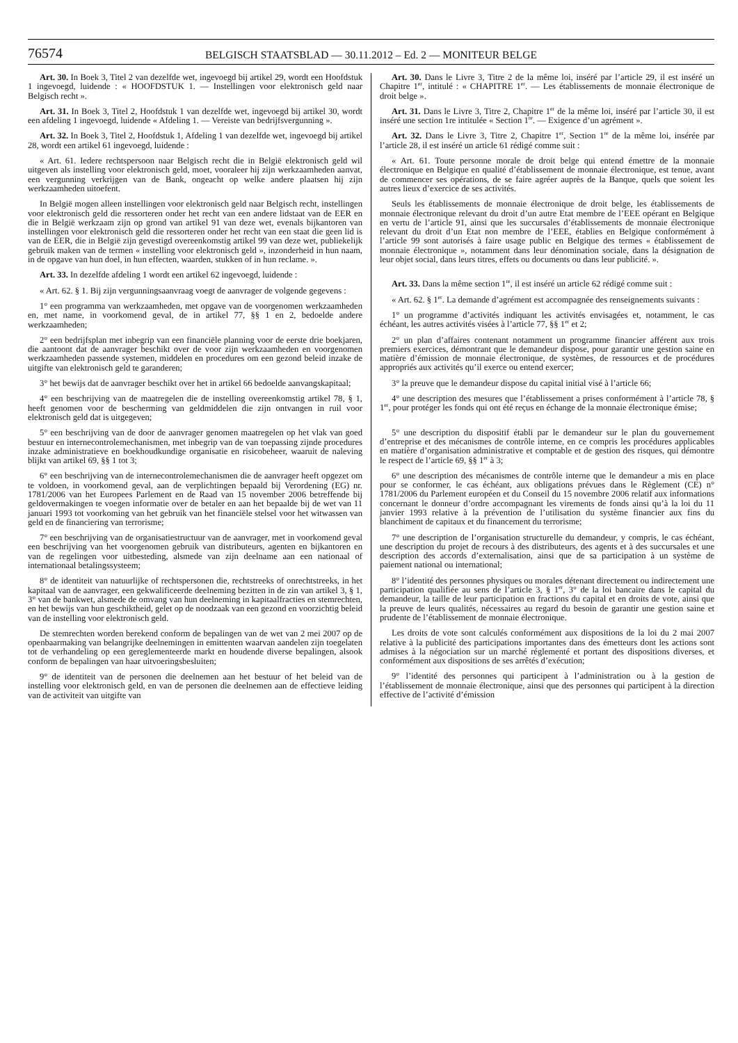76574
BELGISCH STAATSBLAD — 30.11.2012 – Ed. 2 — MONITEUR BELGE
Art. 30. In Boek 3, Titel 2 van dezelfde wet, ingevoegd bij artikel 29, wordt een Hoofdstuk 1 ingevoegd, luidende : « HOOFDSTUK 1. — Instellingen voor elektronisch geld naar Belgisch recht ».
Art. 31. In Boek 3, Titel 2, Hoofdstuk 1 van dezelfde wet, ingevoegd bij artikel 30, wordt een afdeling 1 ingevoegd, luidende « Afdeling 1. — Vereiste van bedrijfsvergunning ».
Art. 32. In Boek 3, Titel 2, Hoofdstuk 1, Afdeling 1 van dezelfde wet, ingevoegd bij artikel 28, wordt een artikel 61 ingevoegd, luidende :
« Art. 61. Iedere rechtspersoon naar Belgisch recht die in België elektronisch geld wil uitgeven als instelling voor elektronisch geld, moet, vooraleer hij zijn werkzaamheden aanvat, een vergunning verkrijgen van de Bank, ongeacht op welke andere plaatsen hij zijn werkzaamheden uitoefent.
In België mogen alleen instellingen voor elektronisch geld naar Belgisch recht, instellingen voor elektronisch geld die ressorteren onder het recht van een andere lidstaat van de EER en die in België werkzaam zijn op grond van artikel 91 van deze wet, evenals bijkantoren van instellingen voor elektronisch geld die ressorteren onder het recht van een staat die geen lid is van de EER, die in België zijn gevestigd overeenkomstig artikel 99 van deze wet, publiekelijk gebruik maken van de termen « instelling voor elektronisch geld », inzonderheid in hun naam, in de opgave van hun doel, in hun effecten, waarden, stukken of in hun reclame. ».
Art. 33. In dezelfde afdeling 1 wordt een artikel 62 ingevoegd, luidende :
« Art. 62. § 1. Bij zijn vergunningsaanvraag voegt de aanvrager de volgende gegevens :
1° een programma van werkzaamheden, met opgave van de voorgenomen werkzaamheden en, met name, in voorkomend geval, de in artikel 77, §§ 1 en 2, bedoelde andere werkzaamheden;
2° een bedrijfsplan met inbegrip van een financiële planning voor de eerste drie boekjaren, die aantoont dat de aanvrager beschikt over de voor zijn werkzaamheden en voorgenomen werkzaamheden passende systemen, middelen en procedures om een gezond beleid inzake de uitgifte van elektronisch geld te garanderen;
3° het bewijs dat de aanvrager beschikt over het in artikel 66 bedoelde aanvangskapitaal;
4° een beschrijving van de maatregelen die de instelling overeenkomstig artikel 78, § 1, heeft genomen voor de bescherming van geldmiddelen die zijn ontvangen in ruil voor elektronisch geld dat is uitgegeven;
5° een beschrijving van de door de aanvrager genomen maatregelen op het vlak van goed bestuur en internecontrolemechanismen, met inbegrip van de van toepassing zijnde procedures inzake administratieve en boekhoudkundige organisatie en risicobeheer, waaruit de naleving blijkt van artikel 69, §§ 1 tot 3;
6° een beschrijving van de internecontrolemechanismen die de aanvrager heeft opgezet om te voldoen, in voorkomend geval, aan de verplichtingen bepaald bij Verordening (EG) nr. 1781/2006 van het Europees Parlement en de Raad van 15 november 2006 betreffende bij geldovermakingen te voegen informatie over de betaler en aan het bepaalde bij de wet van 11 januari 1993 tot voorkoming van het gebruik van het financiële stelsel voor het witwassen van geld en de financiering van terrorisme;
7° een beschrijving van de organisatiestructuur van de aanvrager, met in voorkomend geval een beschrijving van het voorgenomen gebruik van distributeurs, agenten en bijkantoren en van de regelingen voor uitbesteding, alsmede van zijn deelname aan een nationaal of internationaal betalingssysteem;
8° de identiteit van natuurlijke of rechtspersonen die, rechtstreeks of onrechtstreeks, in het kapitaal van de aanvrager, een gekwalificeerde deelneming bezitten in de zin van artikel 3, § 1, 3° van de bankwet, alsmede de omvang van hun deelneming in kapitaalfracties en stemrechten, en het bewijs van hun geschiktheid, gelet op de noodzaak van een gezond en voorzichtig beleid van de instelling voor elektronisch geld.
De stemrechten worden berekend conform de bepalingen van de wet van 2 mei 2007 op de openbaarmaking van belangrijke deelnemingen in emittenten waarvan aandelen zijn toegelaten tot de verhandeling op een gereglementeerde markt en houdende diverse bepalingen, alsook conform de bepalingen van haar uitvoeringsbesluiten;
9° de identiteit van de personen die deelnemen aan het bestuur of het beleid van de instelling voor elektronisch geld, en van de personen die deelnemen aan de effectieve leiding van de activiteit van uitgifte van
Art. 30. Dans le Livre 3, Titre 2 de la même loi, inséré par l’article 29, il est inséré un Chapitre 1<sup>er</sup>, intitulé : « CHAPITRE 1<sup>er</sup>. — Les établissements de monnaie électronique de droit belge ».
Art. 31. Dans le Livre 3, Titre 2, Chapitre 1<sup>er</sup> de la même loi, inséré par l’article 30, il est inséré une section 1re intitulée « Section 1<sup>re</sup>. — Exigence d’un agrément ».
Art. 32. Dans le Livre 3, Titre 2, Chapitre 1<sup>er</sup>, Section 1<sup>re</sup> de la même loi, insérée par l’article 28, il est inséré un article 61 rédigé comme suit :
« Art. 61. Toute personne morale de droit belge qui entend émettre de la monnaie électronique en Belgique en qualité d’établissement de monnaie électronique, est tenue, avant de commencer ses opérations, de se faire agréer auprès de la Banque, quels que soient les autres lieux d’exercice de ses activités.
Seuls les établissements de monnaie électronique de droit belge, les établissements de monnaie électronique relevant du droit d’un autre Etat membre de l’EEE opérant en Belgique en vertu de l’article 91, ainsi que les succursales d’établissements de monnaie électronique relevant du droit d’un Etat non membre de l’EEE, établies en Belgique conformément à l’article 99 sont autorisés à faire usage public en Belgique des termes « établissement de monnaie électronique », notamment dans leur dénomination sociale, dans la désignation de leur objet social, dans leurs titres, effets ou documents ou dans leur publicité. ».
Art. 33. Dans la même section 1<sup>re</sup>, il est inséré un article 62 rédigé comme suit :
« Art. 62. § 1<sup>er</sup>. La demande d’agrément est accompagnée des renseignements suivants :
1° un programme d’activités indiquant les activités envisagées et, notamment, le cas échéant, les autres activités visées à l’article 77, §§ 1<sup>er</sup> et 2;
2° un plan d’affaires contenant notamment un programme financier afférent aux trois premiers exercices, démontrant que le demandeur dispose, pour garantir une gestion saine en matière d’émission de monnaie électronique, de systèmes, de ressources et de procédures appropriés aux activités qu’il exerce ou entend exercer;
3° la preuve que le demandeur dispose du capital initial visé à l’article 66;
4° une description des mesures que l’établissement a prises conformément à l’article 78, § 1<sup>er</sup>, pour protéger les fonds qui ont été reçus en échange de la monnaie électronique émise;
5° une description du dispositif établi par le demandeur sur le plan du gouvernement d’entreprise et des mécanismes de contrôle interne, en ce compris les procédures applicables en matière d’organisation administrative et comptable et de gestion des risques, qui démontre le respect de l’article 69, §§ 1<sup>er</sup> à 3;
6° une description des mécanismes de contrôle interne que le demandeur a mis en place pour se conformer, le cas échéant, aux obligations prévues dans le Règlement (CE) n° 1781/2006 du Parlement européen et du Conseil du 15 novembre 2006 relatif aux informations concernant le donneur d’ordre accompagnant les virements de fonds ainsi qu’à la loi du 11 janvier 1993 relative à la prévention de l’utilisation du système financier aux fins du blanchiment de capitaux et du financement du terrorisme;
7° une description de l’organisation structurelle du demandeur, y compris, le cas échéant, une description du projet de recours à des distributeurs, des agents et à des succursales et une description des accords d’externalisation, ainsi que de sa participation à un système de paiement national ou international;
8° l’identité des personnes physiques ou morales détenant directement ou indirectement une participation qualifiée au sens de l’article 3, § 1<sup>er</sup>, 3° de la loi bancaire dans le capital du demandeur, la taille de leur participation en fractions du capital et en droits de vote, ainsi que la preuve de leurs qualités, nécessaires au regard du besoin de garantir une gestion saine et prudente de l’établissement de monnaie électronique.
Les droits de vote sont calculés conformément aux dispositions de la loi du 2 mai 2007 relative à la publicité des participations importantes dans des émetteurs dont les actions sont admises à la négociation sur un marché réglementé et portant des dispositions diverses, et conformément aux dispositions de ses arrêtés d’exécution;
9° l’identité des personnes qui participent à l’administration ou à la gestion de l’établissement de monnaie électronique, ainsi que des personnes qui participent à la direction effective de l’activité d’émission